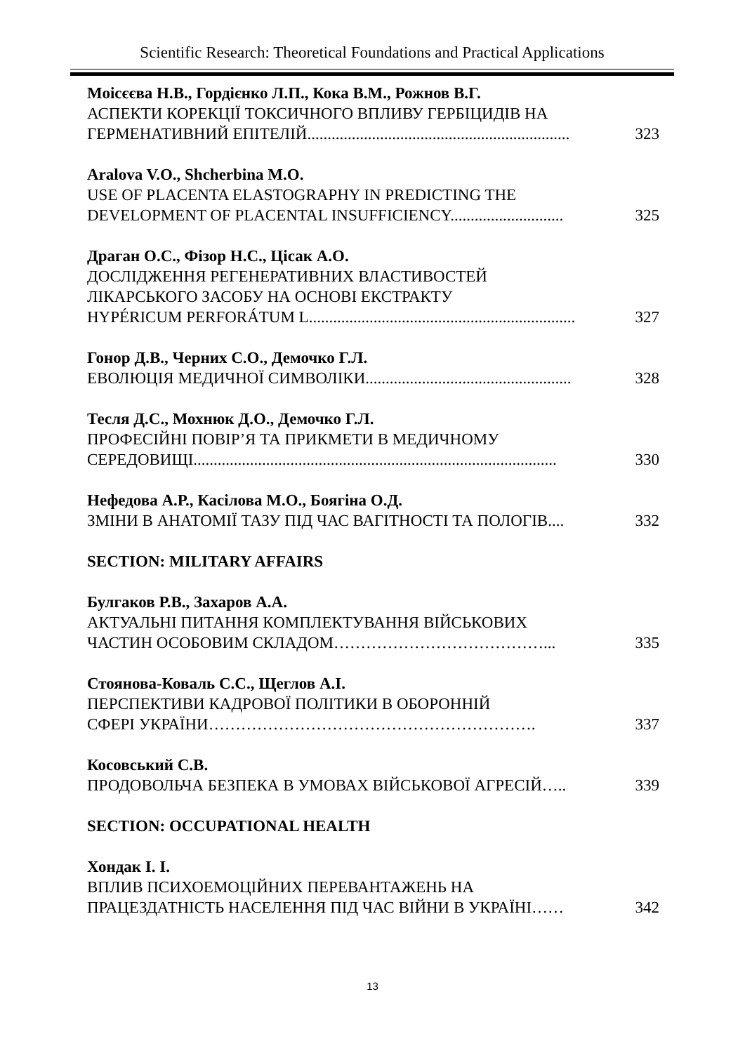Scientific Research: Theoretical Foundations and Practical Applications
Моісєєва Н.В., Гордієнко Л.П., Кока В.М., Рожнов В.Г.
АСПЕКТИ КОРЕКЦІЇ ТОКСИЧНОГО ВПЛИВУ ГЕРБІЦИДІВ НА
ГЕРМЕНАТИВНИЙ ЕПІТЕЛІЙ................................................................. 323
Aralova V.O., Shcherbina M.O.
USE OF PLACENTA ELASTOGRAPHY IN PREDICTING THE
DEVELOPMENT OF PLACENTAL INSUFFICIENCY............................ 325
Драган О.С., Фізор Н.С., Цісак А.О.
ДОСЛІДЖЕННЯ РЕГЕНЕРАТИВНИХ ВЛАСТИВОСТЕЙ
ЛІКАРСЬКОГО ЗАСОБУ НА ОСНОВІ ЕКСТРАКТУ
HYPÉRICUM PERFORÁTUM L.................................................................. 327
Гонор Д.В., Черних С.О., Демочко Г.Л.
ЕВОЛЮЦІЯ МЕДИЧНОЇ СИМВОЛІКИ................................................... 328
Тесля Д.С., Мохнюк Д.О., Демочко Г.Л.
ПРОФЕСІЙНІ ПОВІР’Я ТА ПРИКМЕТИ В МЕДИЧНОМУ
СЕРЕДОВИЩІ.......................................................................................... 330
Нефедова А.Р., Касілова М.О., Боягіна О.Д.
ЗМІНИ В АНАТОМІЇ ТАЗУ ПІД ЧАС ВАГІТНОСТІ ТА ПОЛОГІВ.... 332
SECTION: MILITARY AFFAIRS
Булгаков Р.В., Захаров А.А.
АКТУАЛЬНІ ПИТАННЯ КОМПЛЕКТУВАННЯ ВІЙСЬКОВИХ
ЧАСТИН ОСОБОВИМ СКЛАДОМ…………………………………... 335
Стоянова-Коваль С.С., Щеглов А.І.
ПЕРСПЕКТИВИ КАДРОВОЇ ПОЛІТИКИ В ОБОРОННІЙ
СФЕРІ УКРАЇНИ……………………………………………………. 337
Косовський С.В.
ПРОДОВОЛЬЧА БЕЗПЕКА В УМОВАХ ВІЙСЬКОВОЇ АГРЕСІЙ….. 339
SECTION: OCCUPATIONAL HEALTH
Хондак І. І.
ВПЛИВ ПСИХОЕМОЦІЙНИХ ПЕРЕВАНТАЖЕНЬ НА
ПРАЦЕЗДАТНІСТЬ НАСЕЛЕННЯ ПІД ЧАС ВІЙНИ В УКРАЇНІ…… 342
13